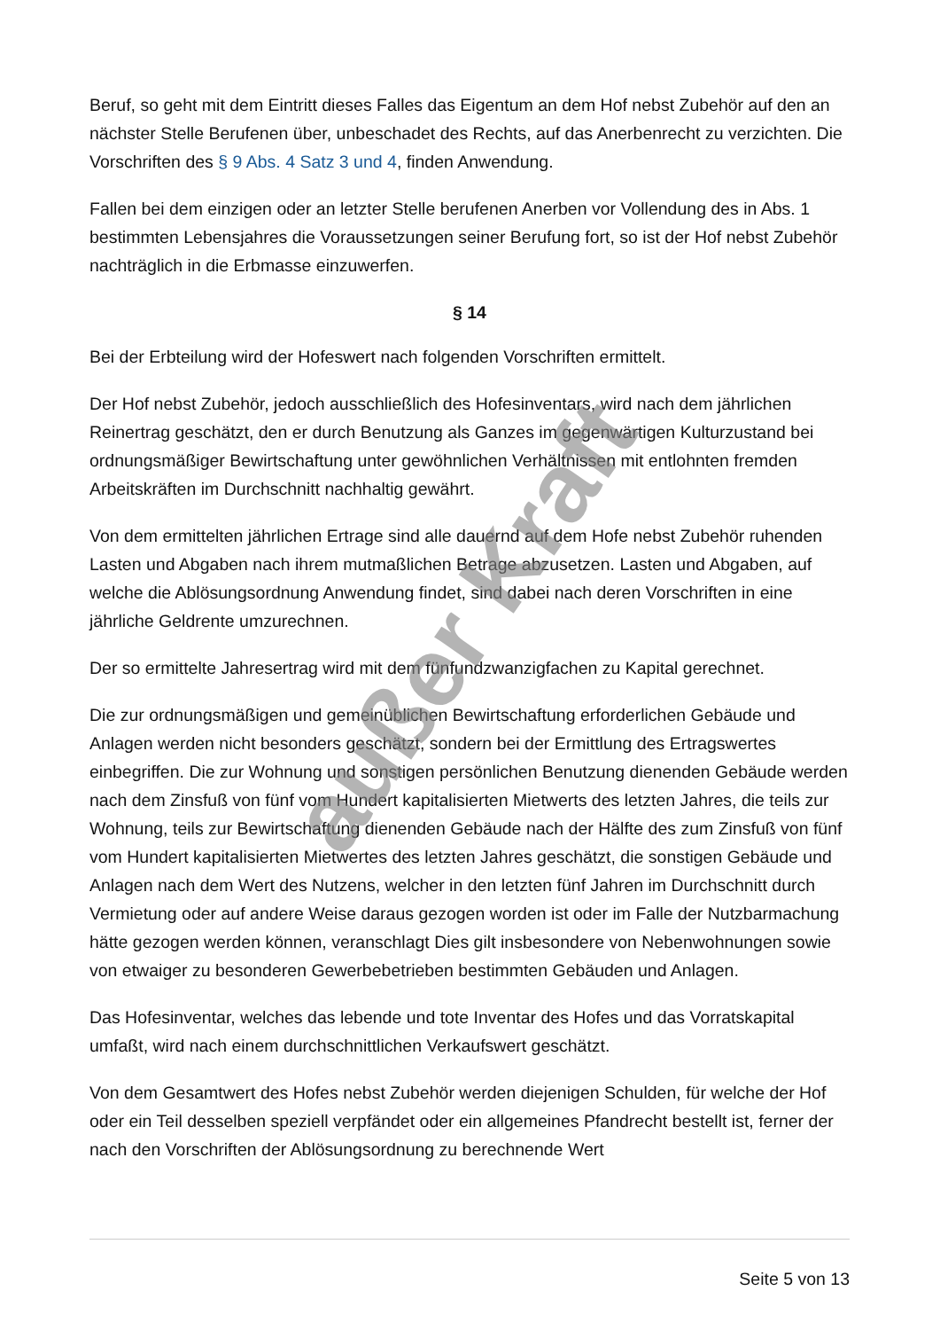Beruf, so geht mit dem Eintritt dieses Falles das Eigentum an dem Hof nebst Zubehör auf den an nächster Stelle Berufenen über, unbeschadet des Rechts, auf das Anerbenrecht zu verzichten. Die Vorschriften des § 9 Abs. 4 Satz 3 und 4, finden Anwendung.
Fallen bei dem einzigen oder an letzter Stelle berufenen Anerben vor Vollendung des in Abs. 1 bestimmten Lebensjahres die Voraussetzungen seiner Berufung fort, so ist der Hof nebst Zubehör nachträglich in die Erbmasse einzuwerfen.
§ 14
Bei der Erbteilung wird der Hofeswert nach folgenden Vorschriften ermittelt.
Der Hof nebst Zubehör, jedoch ausschließlich des Hofesinventars, wird nach dem jährlichen Reinertrag geschätzt, den er durch Benutzung als Ganzes im gegenwärtigen Kulturzustand bei ordnungsmäßiger Bewirtschaftung unter gewöhnlichen Verhältnissen mit entlohnten fremden Arbeitskräften im Durchschnitt nachhaltig gewährt.
Von dem ermittelten jährlichen Ertrage sind alle dauernd auf dem Hofe nebst Zubehör ruhenden Lasten und Abgaben nach ihrem mutmaßlichen Betrage abzusetzen. Lasten und Abgaben, auf welche die Ablösungsordnung Anwendung findet, sind dabei nach deren Vorschriften in eine jährliche Geldrente umzurechnen.
Der so ermittelte Jahresertrag wird mit dem fünfundzwanzigfachen zu Kapital gerechnet.
Die zur ordnungsmäßigen und gemeinüblichen Bewirtschaftung erforderlichen Gebäude und Anlagen werden nicht besonders geschätzt, sondern bei der Ermittlung des Ertragswertes einbegriffen. Die zur Wohnung und sonstigen persönlichen Benutzung dienenden Gebäude werden nach dem Zinsfuß von fünf vom Hundert kapitalisierten Mietwerts des letzten Jahres, die teils zur Wohnung, teils zur Bewirtschaftung dienenden Gebäude nach der Hälfte des zum Zinsfuß von fünf vom Hundert kapitalisierten Mietwertes des letzten Jahres geschätzt, die sonstigen Gebäude und Anlagen nach dem Wert des Nutzens, welcher in den letzten fünf Jahren im Durchschnitt durch Vermietung oder auf andere Weise daraus gezogen worden ist oder im Falle der Nutzbarmachung hätte gezogen werden können, veranschlagt Dies gilt insbesondere von Nebenwohnungen sowie von etwaiger zu besonderen Gewerbebetrieben bestimmten Gebäuden und Anlagen.
Das Hofesinventar, welches das lebende und tote Inventar des Hofes und das Vorratskapital umfaßt, wird nach einem durchschnittlichen Verkaufswert geschätzt.
Von dem Gesamtwert des Hofes nebst Zubehör werden diejenigen Schulden, für welche der Hof oder ein Teil desselben speziell verpfändet oder ein allgemeines Pfandrecht bestellt ist, ferner der nach den Vorschriften der Ablösungsordnung zu berechnende Wert
außer Kraft
Seite 5 von 13